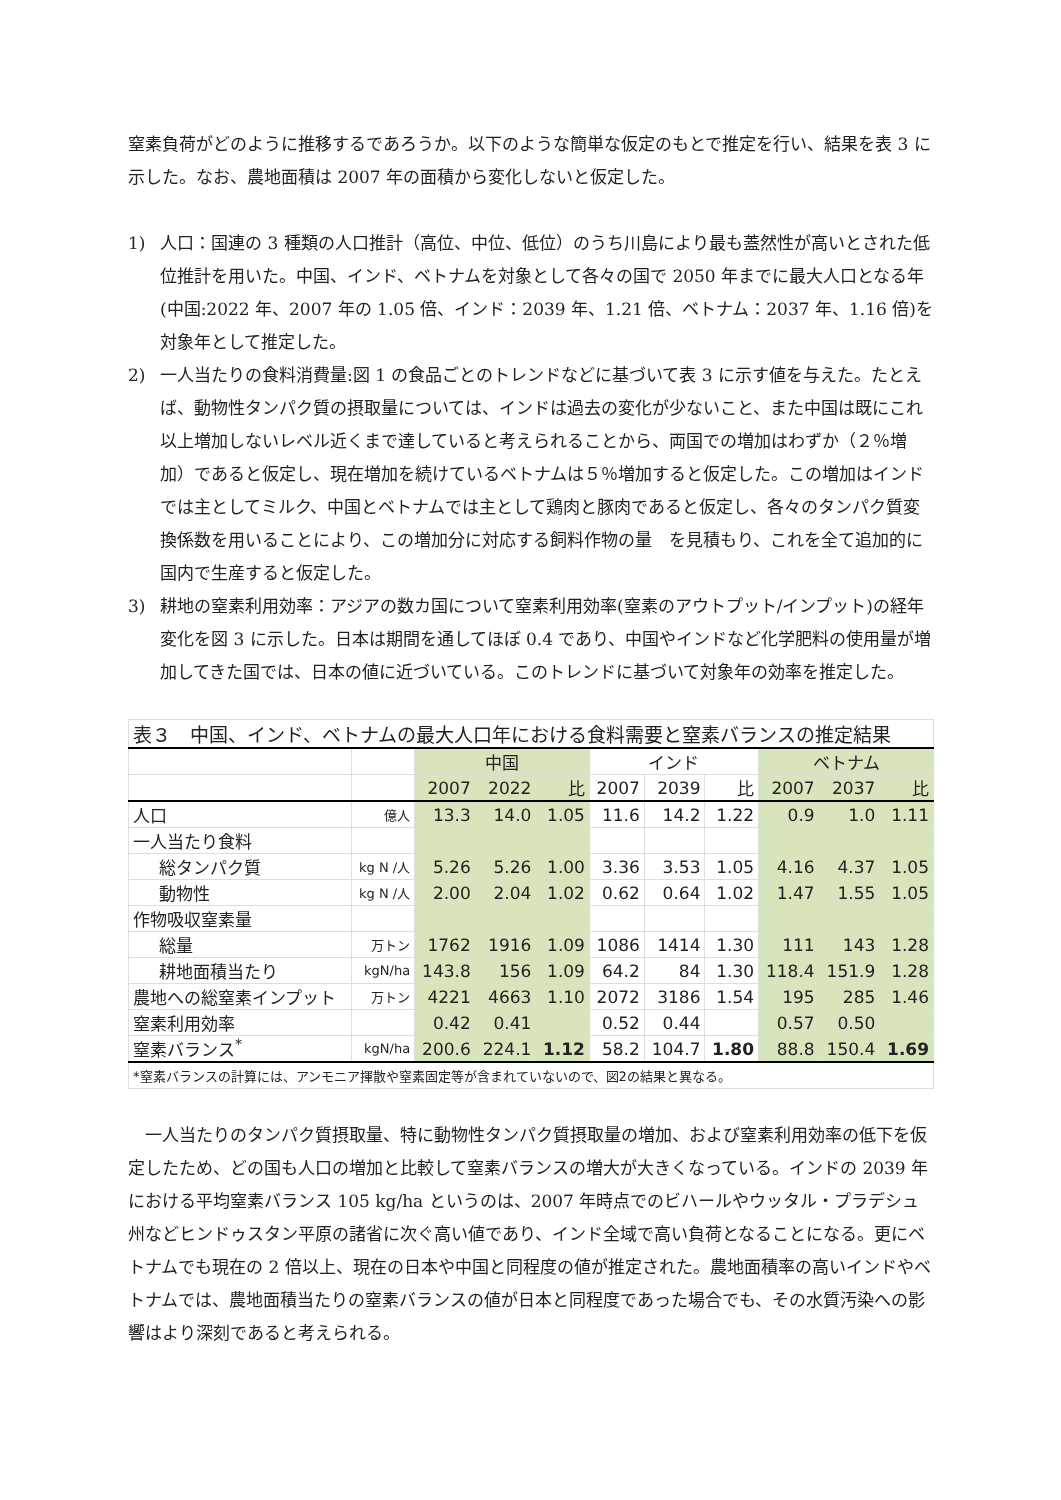窒素負荷がどのように推移するであろうか。以下のような簡単な仮定のもとで推定を行い、結果を表 3 に示した。なお、農地面積は 2007 年の面積から変化しないと仮定した。
1) 人口：国連の 3 種類の人口推計（高位、中位、低位）のうち川島により最も蓋然性が高いとされた低位推計を用いた。中国、インド、ベトナムを対象として各々の国で 2050 年までに最大人口となる年(中国:2022 年、2007 年の 1.05 倍、インド：2039 年、1.21 倍、ベトナム：2037 年、1.16 倍)を対象年として推定した。
2) 一人当たりの食料消費量:図 1 の食品ごとのトレンドなどに基づいて表 3 に示す値を与えた。たとえば、動物性タンパク質の摂取量については、インドは過去の変化が少ないこと、また中国は既にこれ以上増加しないレベル近くまで達していると考えられることから、両国での増加はわずか（２％増加）であると仮定し、現在増加を続けているベトナムは５％増加すると仮定した。この増加はインドでは主としてミルク、中国とベトナムでは主として鶏肉と豚肉であると仮定し、各々のタンパク質変換係数を用いることにより、この増加分に対応する飼料作物の量　を見積もり、これを全て追加的に国内で生産すると仮定した。
3) 耕地の窒素利用効率：アジアの数カ国について窒素利用効率(窒素のアウトプット/インプット)の経年変化を図 3 に示した。日本は期間を通してほぼ 0.4 であり、中国やインドなど化学肥料の使用量が増加してきた国では、日本の値に近づいている。このトレンドに基づいて対象年の効率を推定した。
| 表３ 中国、インド、ベトナムの最大人口年における食料需要と窒素バランスの推定結果 | | | | | | | | | | |
| --- | --- | --- | --- | --- | --- | --- | --- | --- | --- | --- |
| | | 中国 | | | インド | | | ベトナム | | |
| | | 2007 | 2022 | 比 | 2007 | 2039 | 比 | 2007 | 2037 | 比 |
| 人口 | 億人 | 13.3 | 14.0 | 1.05 | 11.6 | 14.2 | 1.22 | 0.9 | 1.0 | 1.11 |
| 一人当たり食料 | | | | | | | | | | |
| 総タンパク質 | kg N /人 | 5.26 | 5.26 | 1.00 | 3.36 | 3.53 | 1.05 | 4.16 | 4.37 | 1.05 |
| 動物性 | kg N /人 | 2.00 | 2.04 | 1.02 | 0.62 | 0.64 | 1.02 | 1.47 | 1.55 | 1.05 |
| 作物吸収窒素量 | | | | | | | | | | |
| 総量 | 万トン | 1762 | 1916 | 1.09 | 1086 | 1414 | 1.30 | 111 | 143 | 1.28 |
| 耕地面積当たり | kgN/ha | 143.8 | 156 | 1.09 | 64.2 | 84 | 1.30 | 118.4 | 151.9 | 1.28 |
| 農地への総窒素インプット | 万トン | 4221 | 4663 | 1.10 | 2072 | 3186 | 1.54 | 195 | 285 | 1.46 |
| 窒素利用効率 | | 0.42 | 0.41 | | 0.52 | 0.44 | | 0.57 | 0.50 | |
| 窒素バランス<sup>*</sup> | kgN/ha | 200.6 | 224.1 | 1.12 | 58.2 | 104.7 | 1.80 | 88.8 | 150.4 | 1.69 |
| *窒素バランスの計算には、アンモニア揮散や窒素固定等が含まれていないので、図2の結果と異なる。 | | | | | | | | | | |
　一人当たりのタンパク質摂取量、特に動物性タンパク質摂取量の増加、および窒素利用効率の低下を仮定したため、どの国も人口の増加と比較して窒素バランスの増大が大きくなっている。インドの 2039 年における平均窒素バランス 105 kg/ha というのは、2007 年時点でのビハールやウッタル・プラデシュ州などヒンドゥスタン平原の諸省に次ぐ高い値であり、インド全域で高い負荷となることになる。更にベトナムでも現在の 2 倍以上、現在の日本や中国と同程度の値が推定された。農地面積率の高いインドやベトナムでは、農地面積当たりの窒素バランスの値が日本と同程度であった場合でも、その水質汚染への影響はより深刻であると考えられる。